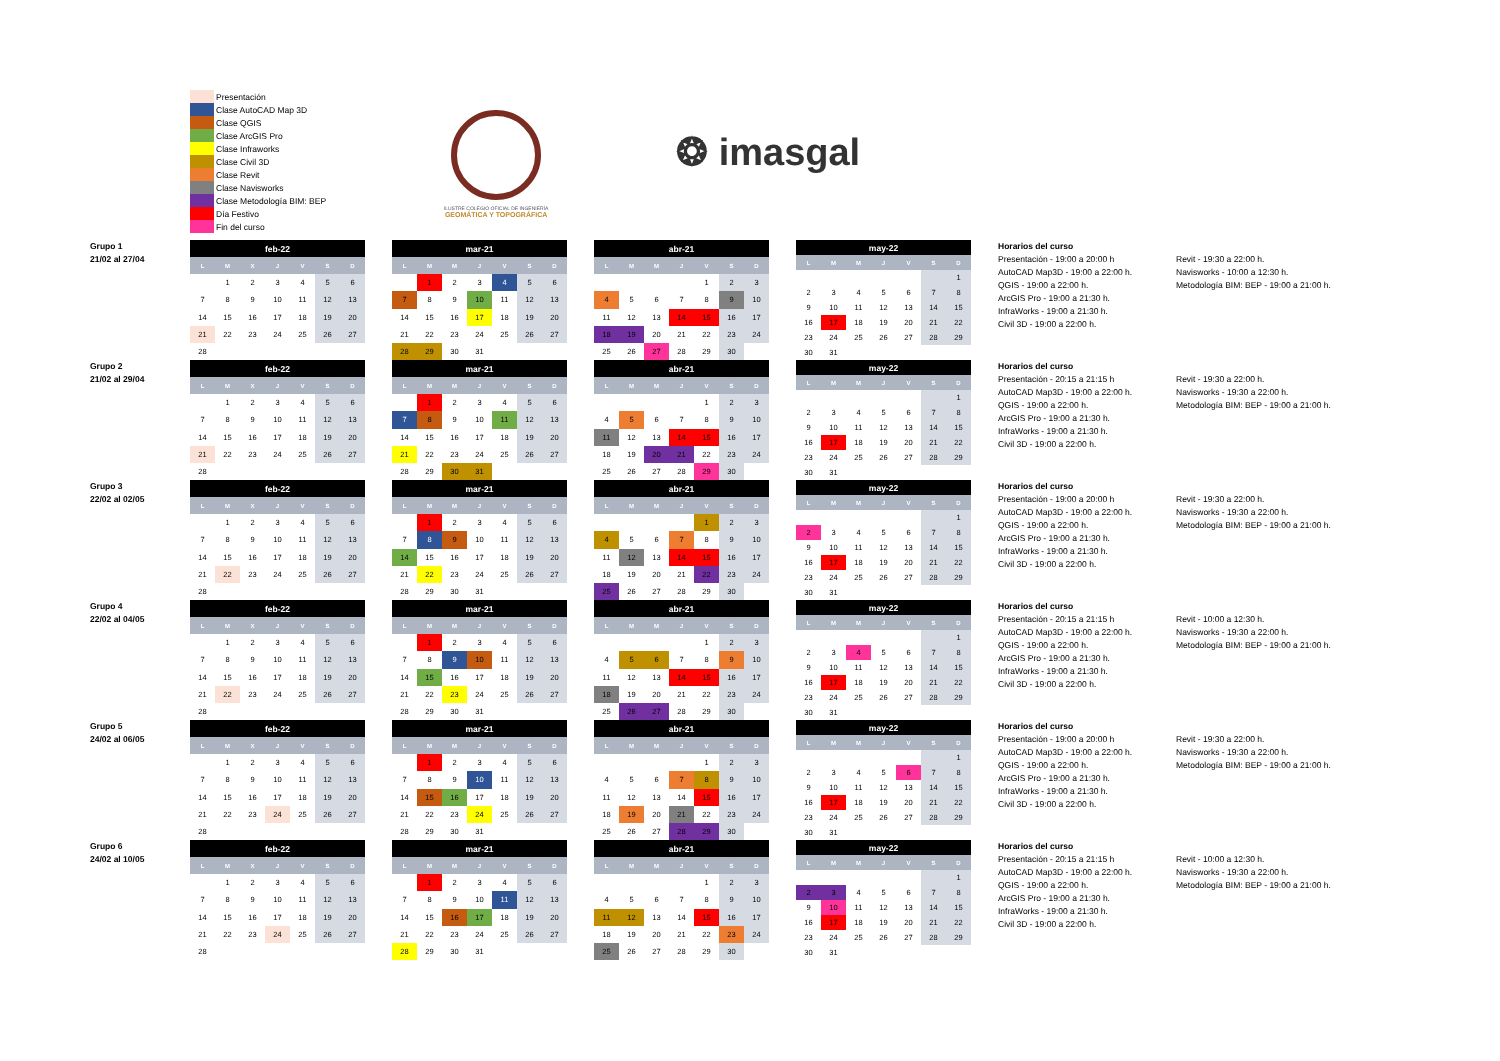Presentación
Clase AutoCAD Map 3D
Clase QGIS
Clase ArcGIS Pro
Clase Infraworks
Clase Civil 3D
Clase Revit
Clase Navisworks
Clase Metodología BIM: BEP
Día Festivo
Fin del curso
ILUSTRE COLEGIO OFICIAL DE INGENIERÍA
GEOMÁTICA Y TOPOGRÁFICA
❂ imasgal
Grupo 1
21/02 al 27/04
| feb-22 | | | | | | |
| --- | --- | --- | --- | --- | --- | --- |
| L | M | X | J | V | S | D |
| | 1 | 2 | 3 | 4 | 5 | 6 |
| 7 | 8 | 9 | 10 | 11 | 12 | 13 |
| 14 | 15 | 16 | 17 | 18 | 19 | 20 |
| 21 | 22 | 23 | 24 | 25 | 26 | 27 |
| 28 | | | | | | |
| mar-21 | | | | | | |
| --- | --- | --- | --- | --- | --- | --- |
| L | M | M | J | V | S | D |
| | 1 | 2 | 3 | 4 | 5 | 6 |
| 7 | 8 | 9 | 10 | 11 | 12 | 13 |
| 14 | 15 | 16 | 17 | 18 | 19 | 20 |
| 21 | 22 | 23 | 24 | 25 | 26 | 27 |
| 28 | 29 | 30 | 31 | | | |
| abr-21 | | | | | | |
| --- | --- | --- | --- | --- | --- | --- |
| L | M | M | J | V | S | D |
| | | | | 1 | 2 | 3 |
| 4 | 5 | 6 | 7 | 8 | 9 | 10 |
| 11 | 12 | 13 | 14 | 15 | 16 | 17 |
| 18 | 19 | 20 | 21 | 22 | 23 | 24 |
| 25 | 26 | 27 | 28 | 29 | 30 | |
| may-22 | | | | | | |
| --- | --- | --- | --- | --- | --- | --- |
| L | M | M | J | V | S | D |
| | | | | | | 1 |
| 2 | 3 | 4 | 5 | 6 | 7 | 8 |
| 9 | 10 | 11 | 12 | 13 | 14 | 15 |
| 16 | 17 | 18 | 19 | 20 | 21 | 22 |
| 23 | 24 | 25 | 26 | 27 | 28 | 29 |
| 30 | 31 | | | | | |
Horarios del curso
Presentación - 19:00 a 20:00 h
AutoCAD Map3D - 19:00 a 22:00 h.
QGIS - 19:00 a 22:00 h.
ArcGIS Pro - 19:00 a 21:30 h.
InfraWorks - 19:00 a 21:30 h.
Civil 3D - 19:00 a 22:00 h.
Revit - 19:30 a 22:00 h.
Navisworks - 10:00 a 12:30 h.
Metodología BIM: BEP - 19:00 a 21:00 h.
Grupo 2
21/02 al 29/04
| feb-22 | | | | | | |
| --- | --- | --- | --- | --- | --- | --- |
| L | M | X | J | V | S | D |
| | 1 | 2 | 3 | 4 | 5 | 6 |
| 7 | 8 | 9 | 10 | 11 | 12 | 13 |
| 14 | 15 | 16 | 17 | 18 | 19 | 20 |
| 21 | 22 | 23 | 24 | 25 | 26 | 27 |
| 28 | | | | | | |
| mar-21 | | | | | | |
| --- | --- | --- | --- | --- | --- | --- |
| L | M | M | J | V | S | D |
| | 1 | 2 | 3 | 4 | 5 | 6 |
| 7 | 8 | 9 | 10 | 11 | 12 | 13 |
| 14 | 15 | 16 | 17 | 18 | 19 | 20 |
| 21 | 22 | 23 | 24 | 25 | 26 | 27 |
| 28 | 29 | 30 | 31 | | | |
| abr-21 | | | | | | |
| --- | --- | --- | --- | --- | --- | --- |
| L | M | M | J | V | S | D |
| | | | | 1 | 2 | 3 |
| 4 | 5 | 6 | 7 | 8 | 9 | 10 |
| 11 | 12 | 13 | 14 | 15 | 16 | 17 |
| 18 | 19 | 20 | 21 | 22 | 23 | 24 |
| 25 | 26 | 27 | 28 | 29 | 30 | |
| may-22 | | | | | | |
| --- | --- | --- | --- | --- | --- | --- |
| L | M | M | J | V | S | D |
| | | | | | | 1 |
| 2 | 3 | 4 | 5 | 6 | 7 | 8 |
| 9 | 10 | 11 | 12 | 13 | 14 | 15 |
| 16 | 17 | 18 | 19 | 20 | 21 | 22 |
| 23 | 24 | 25 | 26 | 27 | 28 | 29 |
| 30 | 31 | | | | | |
Horarios del curso
Presentación - 20:15 a 21:15 h
AutoCAD Map3D - 19:00 a 22:00 h.
QGIS - 19:00 a 22:00 h.
ArcGIS Pro - 19:00 a 21:30 h.
InfraWorks - 19:00 a 21:30 h.
Civil 3D - 19:00 a 22:00 h.
Revit - 19:30 a 22:00 h.
Navisworks - 19:30 a 22:00 h.
Metodología BIM: BEP - 19:00 a 21:00 h.
Grupo 3
22/02 al 02/05
| feb-22 | | | | | | |
| --- | --- | --- | --- | --- | --- | --- |
| L | M | X | J | V | S | D |
| | 1 | 2 | 3 | 4 | 5 | 6 |
| 7 | 8 | 9 | 10 | 11 | 12 | 13 |
| 14 | 15 | 16 | 17 | 18 | 19 | 20 |
| 21 | 22 | 23 | 24 | 25 | 26 | 27 |
| 28 | | | | | | |
| mar-21 | | | | | | |
| --- | --- | --- | --- | --- | --- | --- |
| L | M | M | J | V | S | D |
| | 1 | 2 | 3 | 4 | 5 | 6 |
| 7 | 8 | 9 | 10 | 11 | 12 | 13 |
| 14 | 15 | 16 | 17 | 18 | 19 | 20 |
| 21 | 22 | 23 | 24 | 25 | 26 | 27 |
| 28 | 29 | 30 | 31 | | | |
| abr-21 | | | | | | |
| --- | --- | --- | --- | --- | --- | --- |
| L | M | M | J | V | S | D |
| | | | | 1 | 2 | 3 |
| 4 | 5 | 6 | 7 | 8 | 9 | 10 |
| 11 | 12 | 13 | 14 | 15 | 16 | 17 |
| 18 | 19 | 20 | 21 | 22 | 23 | 24 |
| 25 | 26 | 27 | 28 | 29 | 30 | |
| may-22 | | | | | | |
| --- | --- | --- | --- | --- | --- | --- |
| L | M | M | J | V | S | D |
| | | | | | | 1 |
| 2 | 3 | 4 | 5 | 6 | 7 | 8 |
| 9 | 10 | 11 | 12 | 13 | 14 | 15 |
| 16 | 17 | 18 | 19 | 20 | 21 | 22 |
| 23 | 24 | 25 | 26 | 27 | 28 | 29 |
| 30 | 31 | | | | | |
Horarios del curso
Presentación - 19:00 a 20:00 h
AutoCAD Map3D - 19:00 a 22:00 h.
QGIS - 19:00 a 22:00 h.
ArcGIS Pro - 19:00 a 21:30 h.
InfraWorks - 19:00 a 21:30 h.
Civil 3D - 19:00 a 22:00 h.
Revit - 19:30 a 22:00 h.
Navisworks - 19:30 a 22:00 h.
Metodología BIM: BEP - 19:00 a 21:00 h.
Grupo 4
22/02 al 04/05
| feb-22 | | | | | | |
| --- | --- | --- | --- | --- | --- | --- |
| L | M | X | J | V | S | D |
| | 1 | 2 | 3 | 4 | 5 | 6 |
| 7 | 8 | 9 | 10 | 11 | 12 | 13 |
| 14 | 15 | 16 | 17 | 18 | 19 | 20 |
| 21 | 22 | 23 | 24 | 25 | 26 | 27 |
| 28 | | | | | | |
| mar-21 | | | | | | |
| --- | --- | --- | --- | --- | --- | --- |
| L | M | M | J | V | S | D |
| | 1 | 2 | 3 | 4 | 5 | 6 |
| 7 | 8 | 9 | 10 | 11 | 12 | 13 |
| 14 | 15 | 16 | 17 | 18 | 19 | 20 |
| 21 | 22 | 23 | 24 | 25 | 26 | 27 |
| 28 | 29 | 30 | 31 | | | |
| abr-21 | | | | | | |
| --- | --- | --- | --- | --- | --- | --- |
| L | M | M | J | V | S | D |
| | | | | 1 | 2 | 3 |
| 4 | 5 | 6 | 7 | 8 | 9 | 10 |
| 11 | 12 | 13 | 14 | 15 | 16 | 17 |
| 18 | 19 | 20 | 21 | 22 | 23 | 24 |
| 25 | 26 | 27 | 28 | 29 | 30 | |
| may-22 | | | | | | |
| --- | --- | --- | --- | --- | --- | --- |
| L | M | M | J | V | S | D |
| | | | | | | 1 |
| 2 | 3 | 4 | 5 | 6 | 7 | 8 |
| 9 | 10 | 11 | 12 | 13 | 14 | 15 |
| 16 | 17 | 18 | 19 | 20 | 21 | 22 |
| 23 | 24 | 25 | 26 | 27 | 28 | 29 |
| 30 | 31 | | | | | |
Horarios del curso
Presentación - 20:15 a 21:15 h
AutoCAD Map3D - 19:00 a 22:00 h.
QGIS - 19:00 a 22:00 h.
ArcGIS Pro - 19:00 a 21:30 h.
InfraWorks - 19:00 a 21:30 h.
Civil 3D - 19:00 a 22:00 h.
Revit - 10:00 a 12:30 h.
Navisworks - 19:30 a 22:00 h.
Metodología BIM: BEP - 19:00 a 21:00 h.
Grupo 5
24/02 al 06/05
| feb-22 | | | | | | |
| --- | --- | --- | --- | --- | --- | --- |
| L | M | X | J | V | S | D |
| | 1 | 2 | 3 | 4 | 5 | 6 |
| 7 | 8 | 9 | 10 | 11 | 12 | 13 |
| 14 | 15 | 16 | 17 | 18 | 19 | 20 |
| 21 | 22 | 23 | 24 | 25 | 26 | 27 |
| 28 | | | | | | |
| mar-21 | | | | | | |
| --- | --- | --- | --- | --- | --- | --- |
| L | M | M | J | V | S | D |
| | 1 | 2 | 3 | 4 | 5 | 6 |
| 7 | 8 | 9 | 10 | 11 | 12 | 13 |
| 14 | 15 | 16 | 17 | 18 | 19 | 20 |
| 21 | 22 | 23 | 24 | 25 | 26 | 27 |
| 28 | 29 | 30 | 31 | | | |
| abr-21 | | | | | | |
| --- | --- | --- | --- | --- | --- | --- |
| L | M | M | J | V | S | D |
| | | | | 1 | 2 | 3 |
| 4 | 5 | 6 | 7 | 8 | 9 | 10 |
| 11 | 12 | 13 | 14 | 15 | 16 | 17 |
| 18 | 19 | 20 | 21 | 22 | 23 | 24 |
| 25 | 26 | 27 | 28 | 29 | 30 | |
| may-22 | | | | | | |
| --- | --- | --- | --- | --- | --- | --- |
| L | M | M | J | V | S | D |
| | | | | | | 1 |
| 2 | 3 | 4 | 5 | 6 | 7 | 8 |
| 9 | 10 | 11 | 12 | 13 | 14 | 15 |
| 16 | 17 | 18 | 19 | 20 | 21 | 22 |
| 23 | 24 | 25 | 26 | 27 | 28 | 29 |
| 30 | 31 | | | | | |
Horarios del curso
Presentación - 19:00 a 20:00 h
AutoCAD Map3D - 19:00 a 22:00 h.
QGIS - 19:00 a 22:00 h.
ArcGIS Pro - 19:00 a 21:30 h.
InfraWorks - 19:00 a 21:30 h.
Civil 3D - 19:00 a 22:00 h.
Revit - 19:30 a 22:00 h.
Navisworks - 19:30 a 22:00 h.
Metodología BIM: BEP - 19:00 a 21:00 h.
Grupo 6
24/02 al 10/05
| feb-22 | | | | | | |
| --- | --- | --- | --- | --- | --- | --- |
| L | M | X | J | V | S | D |
| | 1 | 2 | 3 | 4 | 5 | 6 |
| 7 | 8 | 9 | 10 | 11 | 12 | 13 |
| 14 | 15 | 16 | 17 | 18 | 19 | 20 |
| 21 | 22 | 23 | 24 | 25 | 26 | 27 |
| 28 | | | | | | |
| mar-21 | | | | | | |
| --- | --- | --- | --- | --- | --- | --- |
| L | M | M | J | V | S | D |
| | 1 | 2 | 3 | 4 | 5 | 6 |
| 7 | 8 | 9 | 10 | 11 | 12 | 13 |
| 14 | 15 | 16 | 17 | 18 | 19 | 20 |
| 21 | 22 | 23 | 24 | 25 | 26 | 27 |
| 28 | 29 | 30 | 31 | | | |
| abr-21 | | | | | | |
| --- | --- | --- | --- | --- | --- | --- |
| L | M | M | J | V | S | D |
| | | | | 1 | 2 | 3 |
| 4 | 5 | 6 | 7 | 8 | 9 | 10 |
| 11 | 12 | 13 | 14 | 15 | 16 | 17 |
| 18 | 19 | 20 | 21 | 22 | 23 | 24 |
| 25 | 26 | 27 | 28 | 29 | 30 | |
| may-22 | | | | | | |
| --- | --- | --- | --- | --- | --- | --- |
| L | M | M | J | V | S | D |
| | | | | | | 1 |
| 2 | 3 | 4 | 5 | 6 | 7 | 8 |
| 9 | 10 | 11 | 12 | 13 | 14 | 15 |
| 16 | 17 | 18 | 19 | 20 | 21 | 22 |
| 23 | 24 | 25 | 26 | 27 | 28 | 29 |
| 30 | 31 | | | | | |
Horarios del curso
Presentación - 20:15 a 21:15 h
AutoCAD Map3D - 19:00 a 22:00 h.
QGIS - 19:00 a 22:00 h.
ArcGIS Pro - 19:00 a 21:30 h.
InfraWorks - 19:00 a 21:30 h.
Civil 3D - 19:00 a 22:00 h.
Revit - 10:00 a 12:30 h.
Navisworks - 19:30 a 22:00 h.
Metodología BIM: BEP - 19:00 a 21:00 h.